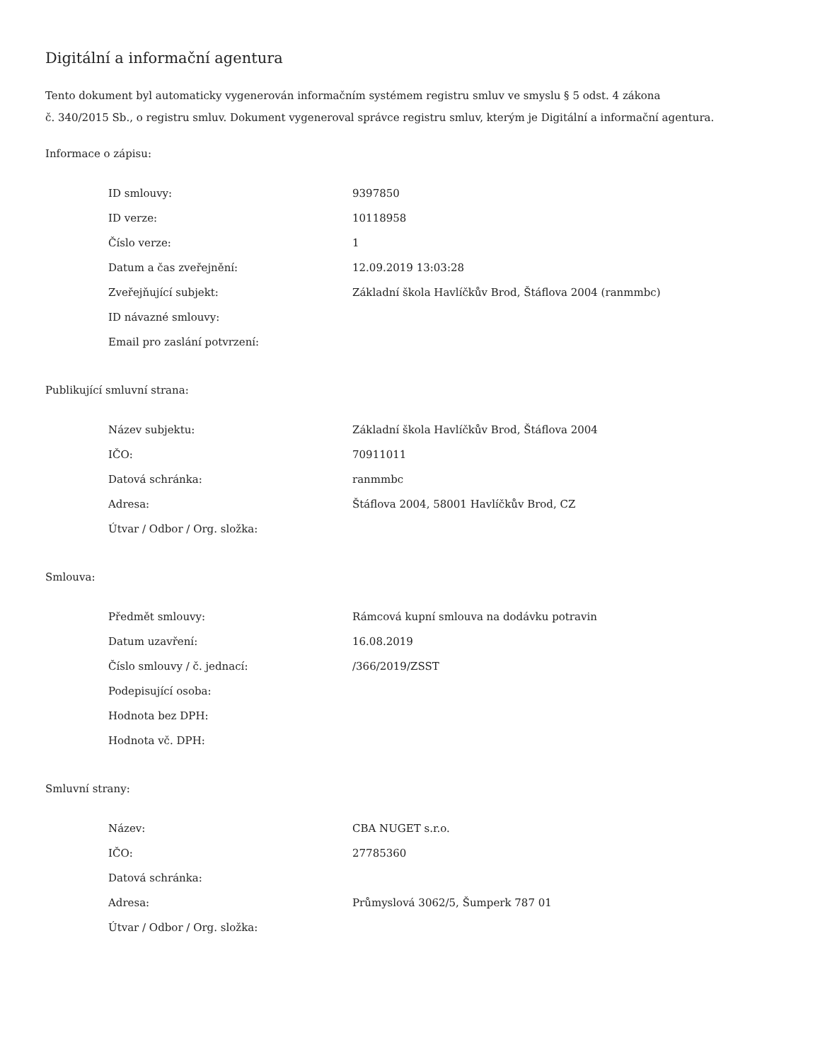Digitální a informační agentura
Tento dokument byl automaticky vygenerován informačním systémem registru smluv ve smyslu § 5 odst. 4 zákona
č. 340/2015 Sb., o registru smluv. Dokument vygeneroval správce registru smluv, kterým je Digitální a informační agentura.
Informace o zápisu:
| ID smlouvy: | 9397850 |
| ID verze: | 10118958 |
| Číslo verze: | 1 |
| Datum a čas zveřejnění: | 12.09.2019 13:03:28 |
| Zveřejňující subjekt: | Základní škola Havlíčkův Brod, Štáflova 2004 (ranmmbc) |
| ID návazné smlouvy: | |
| Email pro zaslání potvrzení: | |
Publikující smluvní strana:
| Název subjektu: | Základní škola Havlíčkův Brod, Štáflova 2004 |
| IČO: | 70911011 |
| Datová schránka: | ranmmbc |
| Adresa: | Štáflova 2004, 58001 Havlíčkův Brod, CZ |
| Útvar / Odbor / Org. složka: | |
Smlouva:
| Předmět smlouvy: | Rámcová kupní smlouva na dodávku potravin |
| Datum uzavření: | 16.08.2019 |
| Číslo smlouvy / č. jednací: | /366/2019/ZSST |
| Podepisující osoba: | |
| Hodnota bez DPH: | |
| Hodnota vč. DPH: | |
Smluvní strany:
| Název: | CBA NUGET s.r.o. |
| IČO: | 27785360 |
| Datová schránka: | |
| Adresa: | Průmyslová 3062/5, Šumperk 787 01 |
| Útvar / Odbor / Org. složka: | |